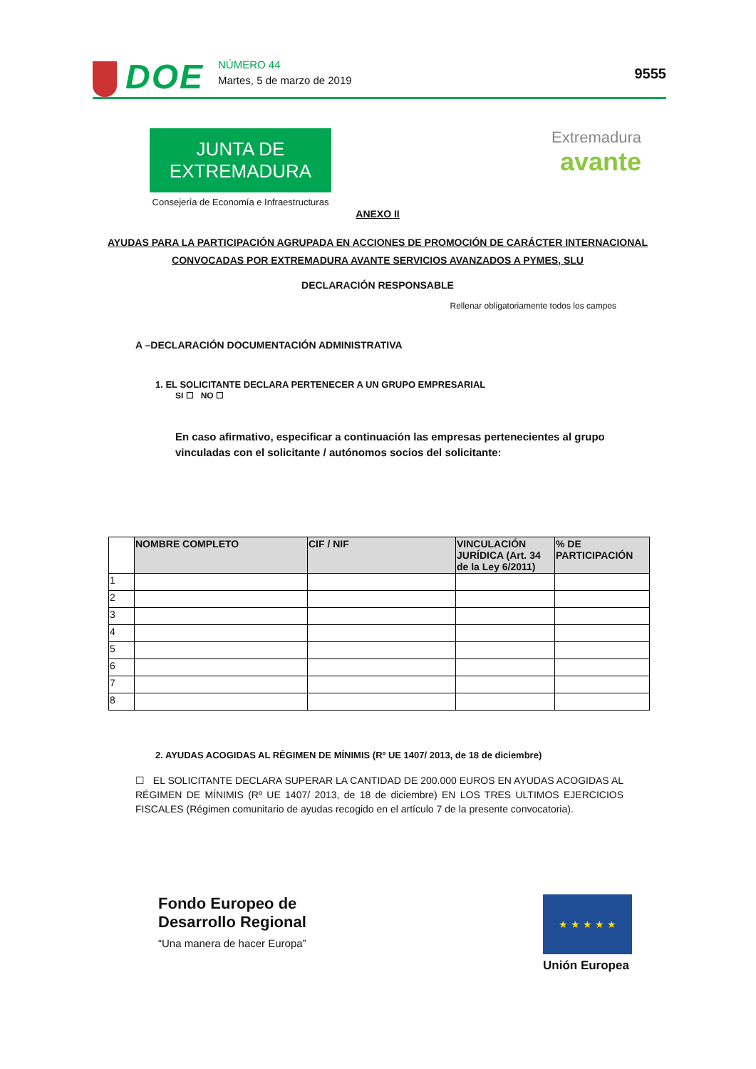DOE
NÚMERO 44
Martes, 5 de marzo de 2019
9555
JUNTA DE EXTREMADURA
Consejería de Economía e Infraestructuras
Extremadura
avante
ANEXO II
AYUDAS PARA LA PARTICIPACIÓN AGRUPADA EN ACCIONES DE PROMOCIÓN DE CARÁCTER INTERNACIONAL CONVOCADAS POR EXTREMADURA AVANTE SERVICIOS AVANZADOS A PYMES, SLU
DECLARACIÓN RESPONSABLE
Rellenar obligatoriamente todos los campos
A –DECLARACIÓN DOCUMENTACIÓN ADMINISTRATIVA
1. EL SOLICITANTE DECLARA PERTENECER A UN GRUPO EMPRESARIAL
SI ☐ NO ☐
En caso afirmativo, especificar a continuación las empresas pertenecientes al grupo vinculadas con el solicitante / autónomos socios del solicitante:
| | NOMBRE COMPLETO | CIF / NIF | VINCULACIÓN JURÍDICA (Art. 34 de la Ley 6/2011) | % DE PARTICIPACIÓN |
| --- | --- | --- | --- | --- |
| 1 | | | | |
| 2 | | | | |
| 3 | | | | |
| 4 | | | | |
| 5 | | | | |
| 6 | | | | |
| 7 | | | | |
| 8 | | | | |
2. AYUDAS ACOGIDAS AL RÉGIMEN DE MÍNIMIS (Rº UE 1407/ 2013, de 18 de diciembre)
☐ EL SOLICITANTE DECLARA SUPERAR LA CANTIDAD DE 200.000 EUROS EN AYUDAS ACOGIDAS AL RÉGIMEN DE MÍNIMIS (Rº UE 1407/ 2013, de 18 de diciembre) EN LOS TRES ULTIMOS EJERCICIOS FISCALES (Régimen comunitario de ayudas recogido en el artículo 7 de la presente convocatoria).
Fondo Europeo de
Desarrollo Regional
“Una manera de hacer Europa”
★ ★ ★ ★ ★
Unión Europea